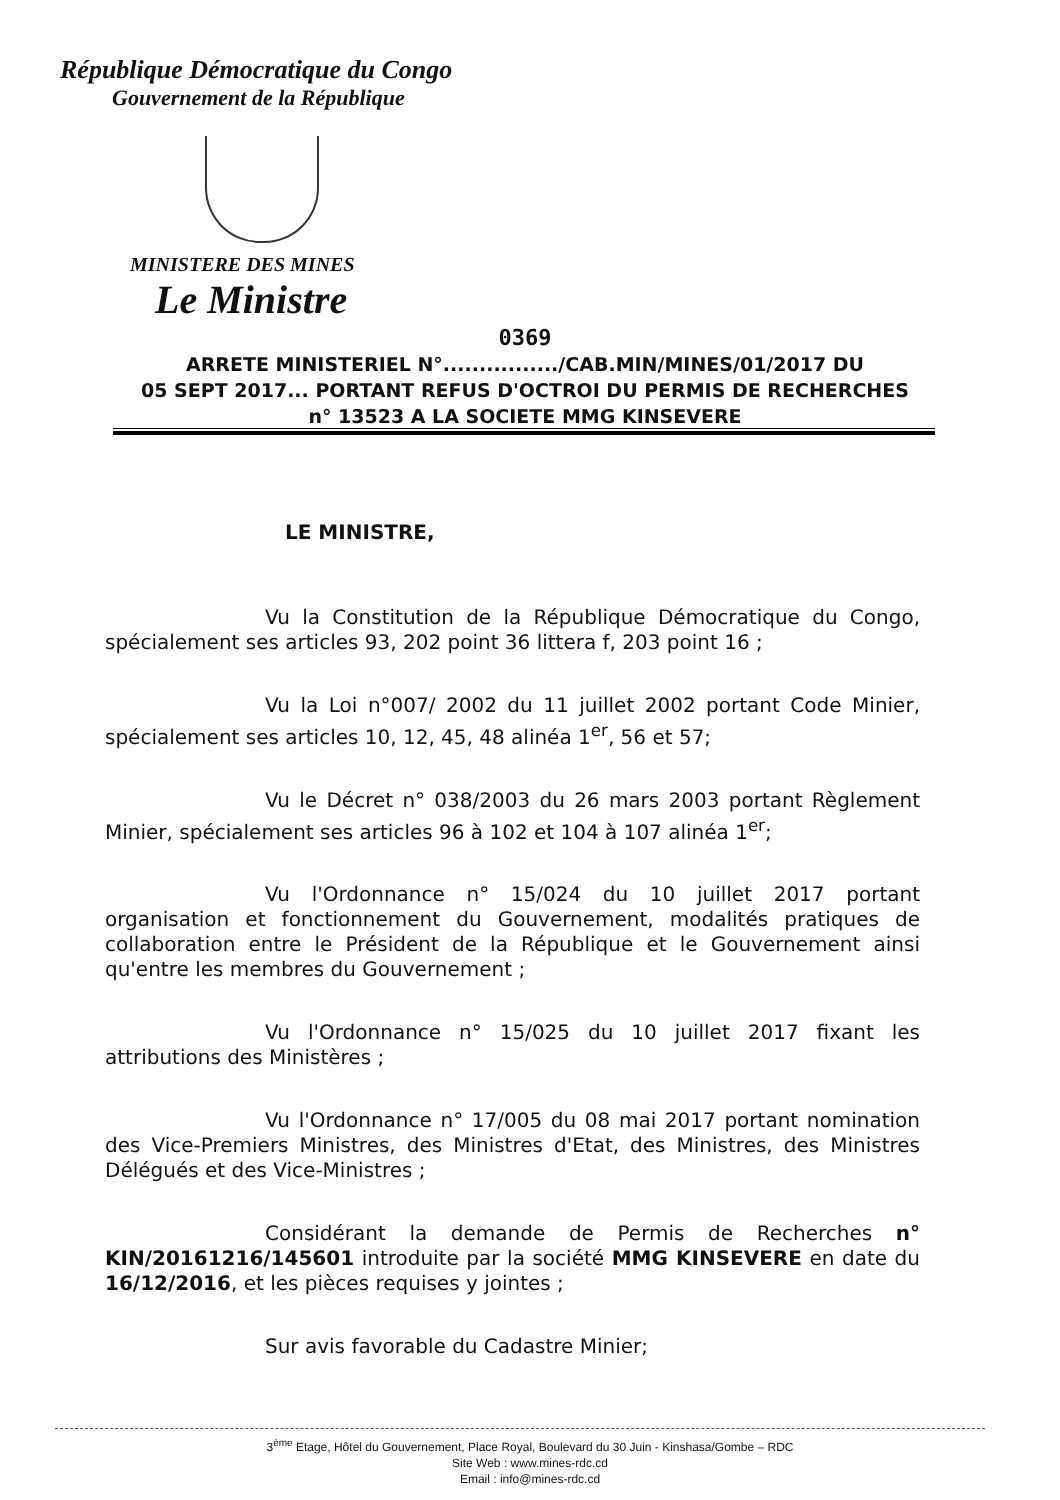République Démocratique du Congo
Gouvernement de la République
MINISTERE DES MINES
Le Ministre
0369
ARRETE MINISTERIEL N°................/CAB.MIN/MINES/01/2017 DU
05 SEPT 2017... PORTANT REFUS D'OCTROI DU PERMIS DE RECHERCHES
n° 13523 A LA SOCIETE MMG KINSEVERE
LE MINISTRE,
Vu la Constitution de la République Démocratique du Congo, spécialement ses articles 93, 202 point 36 littera f, 203 point 16 ;
Vu la Loi n°007/ 2002 du 11 juillet 2002 portant Code Minier, spécialement ses articles 10, 12, 45, 48 alinéa 1<sup>er</sup>, 56 et 57;
Vu le Décret n° 038/2003 du 26 mars 2003 portant Règlement Minier, spécialement ses articles 96 à 102 et 104 à 107 alinéa 1<sup>er</sup>;
Vu l'Ordonnance n° 15/024 du 10 juillet 2017 portant organisation et fonctionnement du Gouvernement, modalités pratiques de collaboration entre le Président de la République et le Gouvernement ainsi qu'entre les membres du Gouvernement ;
Vu l'Ordonnance n° 15/025 du 10 juillet 2017 fixant les attributions des Ministères ;
Vu l'Ordonnance n° 17/005 du 08 mai 2017 portant nomination des Vice-Premiers Ministres, des Ministres d'Etat, des Ministres, des Ministres Délégués et des Vice-Ministres ;
Considérant la demande de Permis de Recherches n° KIN/20161216/145601 introduite par la société MMG KINSEVERE en date du 16/12/2016, et les pièces requises y jointes ;
Sur avis favorable du Cadastre Minier;
3<sup>ème</sup> Etage, Hôtel du Gouvernement, Place Royal, Boulevard du 30 Juin - Kinshasa/Gombe – RDC
Site Web : www.mines-rdc.cd
Email : info@mines-rdc.cd